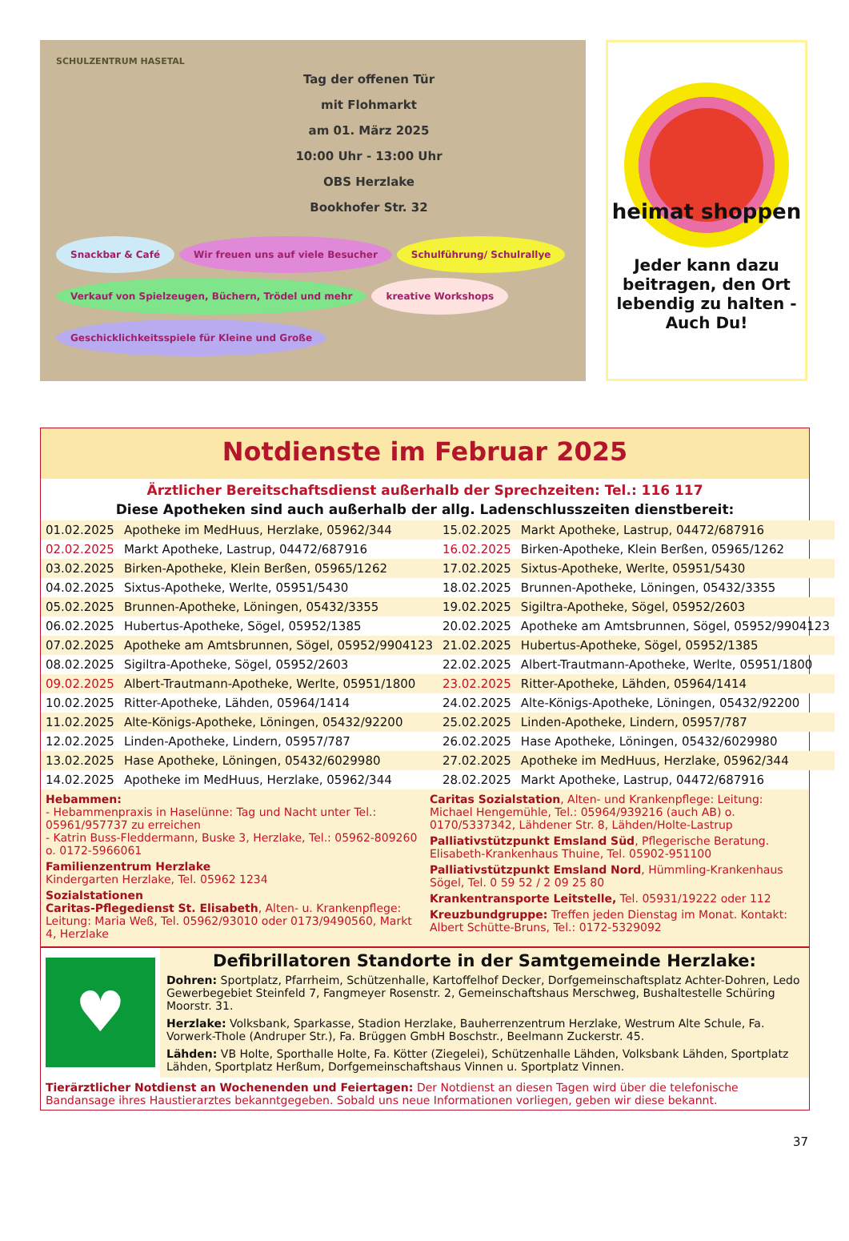SCHULZENTRUM HASETAL
Tag der offenen Tür
mit Flohmarkt
am 01. März 2025
10:00 Uhr - 13:00 Uhr
OBS Herzlake
Bookhofer Str. 32
Snackbar & Café Wir freuen uns auf viele Besucher Schulführung/ Schulrallye Verkauf von Spielzeugen, Büchern, Trödel und mehr kreative Workshops Geschicklichkeitsspiele für Kleine und Große
heimat shoppen
Jeder kann dazu beitragen, den Ort lebendig zu halten - Auch Du!
Notdienste im Februar 2025
Ärztlicher Bereitschaftsdienst außerhalb der Sprechzeiten: Tel.: 116 117
Diese Apotheken sind auch außerhalb der allg. Ladenschlusszeiten dienstbereit:
| 01.02.2025 | Apotheke im MedHuus, Herzlake, 05962/344 | 15.02.2025 | Markt Apotheke, Lastrup, 04472/687916 |
| 02.02.2025 | Markt Apotheke, Lastrup, 04472/687916 | 16.02.2025 | Birken-Apotheke, Klein Berßen, 05965/1262 |
| 03.02.2025 | Birken-Apotheke, Klein Berßen, 05965/1262 | 17.02.2025 | Sixtus-Apotheke, Werlte, 05951/5430 |
| 04.02.2025 | Sixtus-Apotheke, Werlte, 05951/5430 | 18.02.2025 | Brunnen-Apotheke, Löningen, 05432/3355 |
| 05.02.2025 | Brunnen-Apotheke, Löningen, 05432/3355 | 19.02.2025 | Sigiltra-Apotheke, Sögel, 05952/2603 |
| 06.02.2025 | Hubertus-Apotheke, Sögel, 05952/1385 | 20.02.2025 | Apotheke am Amtsbrunnen, Sögel, 05952/9904123 |
| 07.02.2025 | Apotheke am Amtsbrunnen, Sögel, 05952/9904123 | 21.02.2025 | Hubertus-Apotheke, Sögel, 05952/1385 |
| 08.02.2025 | Sigiltra-Apotheke, Sögel, 05952/2603 | 22.02.2025 | Albert-Trautmann-Apotheke, Werlte, 05951/1800 |
| 09.02.2025 | Albert-Trautmann-Apotheke, Werlte, 05951/1800 | 23.02.2025 | Ritter-Apotheke, Lähden, 05964/1414 |
| 10.02.2025 | Ritter-Apotheke, Lähden, 05964/1414 | 24.02.2025 | Alte-Königs-Apotheke, Löningen, 05432/92200 |
| 11.02.2025 | Alte-Königs-Apotheke, Löningen, 05432/92200 | 25.02.2025 | Linden-Apotheke, Lindern, 05957/787 |
| 12.02.2025 | Linden-Apotheke, Lindern, 05957/787 | 26.02.2025 | Hase Apotheke, Löningen, 05432/6029980 |
| 13.02.2025 | Hase Apotheke, Löningen, 05432/6029980 | 27.02.2025 | Apotheke im MedHuus, Herzlake, 05962/344 |
| 14.02.2025 | Apotheke im MedHuus, Herzlake, 05962/344 | 28.02.2025 | Markt Apotheke, Lastrup, 04472/687916 |
Hebammen:
- Hebammenpraxis in Haselünne: Tag und Nacht unter Tel.: 05961/957737 zu erreichen
- Katrin Buss-Fleddermann, Buske 3, Herzlake, Tel.: 05962-809260 o. 0172-5966061
Familienzentrum Herzlake
Kindergarten Herzlake, Tel. 05962 1234
Sozialstationen
Caritas-Pflegedienst St. Elisabeth, Alten- u. Krankenpflege: Leitung: Maria Weß, Tel. 05962/93010 oder 0173/9490560, Markt 4, Herzlake
Caritas Sozialstation, Alten- und Krankenpflege: Leitung: Michael Hengemühle, Tel.: 05964/939216 (auch AB) o. 0170/5337342, Lähdener Str. 8, Lähden/Holte-Lastrup
Palliativstützpunkt Emsland Süd, Pflegerische Beratung. Elisabeth-Krankenhaus Thuine, Tel. 05902-951100
Palliativstützpunkt Emsland Nord, Hümmling-Krankenhaus Sögel, Tel. 0 59 52 / 2 09 25 80
Krankentransporte Leitstelle, Tel. 05931/19222 oder 112
Kreuzbundgruppe: Treffen jeden Dienstag im Monat. Kontakt: Albert Schütte-Bruns, Tel.: 0172-5329092
♥
Defibrillatoren Standorte in der Samtgemeinde Herzlake:
Dohren: Sportplatz, Pfarrheim, Schützenhalle, Kartoffelhof Decker, Dorfgemeinschaftsplatz Achter-Dohren, Ledo Gewerbegebiet Steinfeld 7, Fangmeyer Rosenstr. 2, Gemeinschaftshaus Merschweg, Bushaltestelle Schüring Moorstr. 31.
Herzlake: Volksbank, Sparkasse, Stadion Herzlake, Bauherrenzentrum Herzlake, Westrum Alte Schule, Fa. Vorwerk-Thole (Andruper Str.), Fa. Brüggen GmbH Boschstr., Beelmann Zuckerstr. 45.
Lähden: VB Holte, Sporthalle Holte, Fa. Kötter (Ziegelei), Schützenhalle Lähden, Volksbank Lähden, Sportplatz Lähden, Sportplatz Herßum, Dorfgemeinschaftshaus Vinnen u. Sportplatz Vinnen.
Tierärztlicher Notdienst an Wochenenden und Feiertagen: Der Notdienst an diesen Tagen wird über die telefonische Bandansage ihres Haustierarztes bekanntgegeben. Sobald uns neue Informationen vorliegen, geben wir diese bekannt.
37